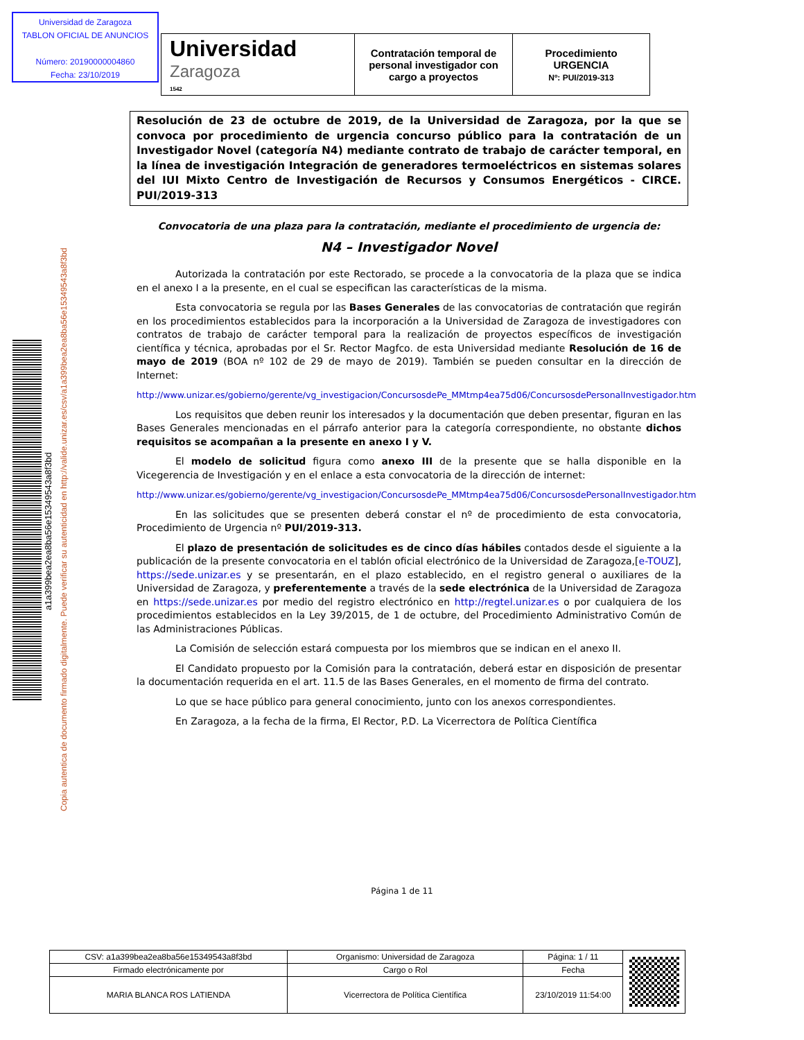Universidad de Zaragoza
TABLON OFICIAL DE ANUNCIOS
Número: 20190000004860
Fecha: 23/10/2019
| Universidad Zaragoza 1542 | Contratación temporal de personal investigador con cargo a proyectos | Procedimiento URGENCIA Nº: PUI/2019-313 |
Copia autentica de documento firmado digitalmente. Puede verificar su autenticidad en http://valide.unizar.es/csv/a1a399bea2ea8ba56e15349543a8f3bd
a1a399bea2ea8ba56e15349543a8f3bd
Resolución de 23 de octubre de 2019, de la Universidad de Zaragoza, por la que se convoca por procedimiento de urgencia concurso público para la contratación de un Investigador Novel (categoría N4) mediante contrato de trabajo de carácter temporal, en la línea de investigación Integración de generadores termoeléctricos en sistemas solares del IUI Mixto Centro de Investigación de Recursos y Consumos Energéticos - CIRCE. PUI/2019-313
Convocatoria de una plaza para la contratación, mediante el procedimiento de urgencia de:
N4 – Investigador Novel
Autorizada la contratación por este Rectorado, se procede a la convocatoria de la plaza que se indica en el anexo I a la presente, en el cual se especifican las características de la misma.
Esta convocatoria se regula por las Bases Generales de las convocatorias de contratación que regirán en los procedimientos establecidos para la incorporación a la Universidad de Zaragoza de investigadores con contratos de trabajo de carácter temporal para la realización de proyectos específicos de investigación científica y técnica, aprobadas por el Sr. Rector Magfco. de esta Universidad mediante Resolución de 16 de mayo de 2019 (BOA nº 102 de 29 de mayo de 2019). También se pueden consultar en la dirección de Internet:
http://www.unizar.es/gobierno/gerente/vg_investigacion/ConcursosdePe_MMtmp4ea75d06/ConcursosdePersonalInvestigador.htm
Los requisitos que deben reunir los interesados y la documentación que deben presentar, figuran en las Bases Generales mencionadas en el párrafo anterior para la categoría correspondiente, no obstante dichos requisitos se acompañan a la presente en anexo I y V.
El modelo de solicitud figura como anexo III de la presente que se halla disponible en la Vicegerencia de Investigación y en el enlace a esta convocatoria de la dirección de internet:
http://www.unizar.es/gobierno/gerente/vg_investigacion/ConcursosdePe_MMtmp4ea75d06/ConcursosdePersonalInvestigador.htm
En las solicitudes que se presenten deberá constar el nº de procedimiento de esta convocatoria, Procedimiento de Urgencia nº PUI/2019-313.
El plazo de presentación de solicitudes es de cinco días hábiles contados desde el siguiente a la publicación de la presente convocatoria en el tablón oficial electrónico de la Universidad de Zaragoza,[e-TOUZ], https://sede.unizar.es y se presentarán, en el plazo establecido, en el registro general o auxiliares de la Universidad de Zaragoza, y preferentemente a través de la sede electrónica de la Universidad de Zaragoza en https://sede.unizar.es por medio del registro electrónico en http://regtel.unizar.es o por cualquiera de los procedimientos establecidos en la Ley 39/2015, de 1 de octubre, del Procedimiento Administrativo Común de las Administraciones Públicas.
La Comisión de selección estará compuesta por los miembros que se indican en el anexo II.
El Candidato propuesto por la Comisión para la contratación, deberá estar en disposición de presentar la documentación requerida en el art. 11.5 de las Bases Generales, en el momento de firma del contrato.
Lo que se hace público para general conocimiento, junto con los anexos correspondientes.
En Zaragoza, a la fecha de la firma, El Rector, P.D. La Vicerrectora de Política Científica
Página 1 de 11
| CSV: a1a399bea2ea8ba56e15349543a8f3bd | Organismo: Universidad de Zaragoza | Página: 1 / 11 | |
| Firmado electrónicamente por | Cargo o Rol | Fecha | |
| MARIA BLANCA ROS LATIENDA | Vicerrectora de Política Científica | 23/10/2019 11:54:00 | |